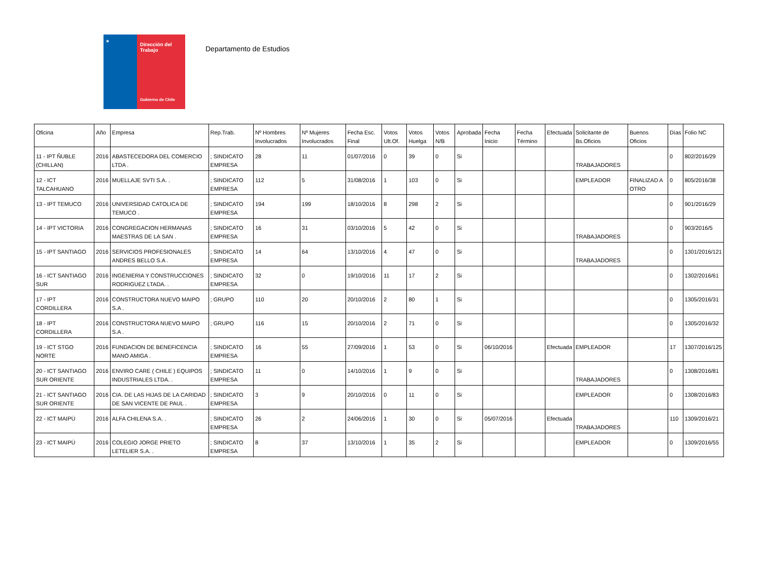★
Dirección del Trabajo
Gobierno de Chile
Departamento de Estudios
| Oficina | Año | Empresa | Rep.Trab. | Nº Hombres Involucrados | Nº Mujeres Involucrados | Fecha Esc. Final | Votos Ult.Of. | Votos Huelga | Votos N/B | Aprobada | Fecha Inicio | Fecha Término | Efectuada | Solicitante de Bs.Oficios | Buenos Oficios | Días | Folio NC |
| --- | --- | --- | --- | --- | --- | --- | --- | --- | --- | --- | --- | --- | --- | --- | --- | --- | --- |
| 11 - IPT ÑUBLE (CHILLAN) | 2016 | ABASTECEDORA DEL COMERCIO LTDA . | ; SINDICATO EMPRESA | 28 | 11 | 01/07/2016 | 0 | 39 | 0 | Si | | | | TRABAJADORES | | 0 | 802/2016/29 |
| 12 - ICT TALCAHUANO | 2016 | MUELLAJE SVTI S.A. . | ; SINDICATO EMPRESA | 112 | 5 | 31/08/2016 | 1 | 103 | 0 | Si | | | | EMPLEADOR | FINALIZAD A OTRO | 0 | 805/2016/38 |
| 13 - IPT TEMUCO | 2016 | UNIVERSIDAD CATOLICA DE TEMUCO . | ; SINDICATO EMPRESA | 194 | 199 | 18/10/2016 | 8 | 298 | 2 | Si | | | | | | 0 | 901/2016/29 |
| 14 - IPT VICTORIA | 2016 | CONGREGACION HERMANAS MAESTRAS DE LA SAN . | ; SINDICATO EMPRESA | 16 | 31 | 03/10/2016 | 5 | 42 | 0 | Si | | | | TRABAJADORES | | 0 | 903/2016/5 |
| 15 - IPT SANTIAGO | 2016 | SERVICIOS PROFESIONALES ANDRES BELLO S.A . | ; SINDICATO EMPRESA | 14 | 64 | 13/10/2016 | 4 | 47 | 0 | Si | | | | TRABAJADORES | | 0 | 1301/2016/121 |
| 16 - ICT SANTIAGO SUR | 2016 | INGENIERIA Y CONSTRUCCIONES RODRIGUEZ LTADA. . | ; SINDICATO EMPRESA | 32 | 0 | 19/10/2016 | 11 | 17 | 2 | Si | | | | | | 0 | 1302/2016/61 |
| 17 - IPT CORDILLERA | 2016 | CONSTRUCTORA NUEVO MAIPO S.A . | ; GRUPO | 110 | 20 | 20/10/2016 | 2 | 80 | 1 | Si | | | | | | 0 | 1305/2016/31 |
| 18 - IPT CORDILLERA | 2016 | CONSTRUCTORA NUEVO MAIPO S.A . | ; GRUPO | 116 | 15 | 20/10/2016 | 2 | 71 | 0 | Si | | | | | | 0 | 1305/2016/32 |
| 19 - ICT STGO NORTE | 2016 | FUNDACION DE BENEFICENCIA MANO AMIGA . | ; SINDICATO EMPRESA | 16 | 55 | 27/09/2016 | 1 | 53 | 0 | Si | 06/10/2016 | | Efectuada | EMPLEADOR | | 17 | 1307/2016/125 |
| 20 - ICT SANTIAGO SUR ORIENTE | 2016 | ENVIRO CARE ( CHILE ) EQUIPOS INDUSTRIALES LTDA. . | ; SINDICATO EMPRESA | 11 | 0 | 14/10/2016 | 1 | 9 | 0 | Si | | | | TRABAJADORES | | 0 | 1308/2016/81 |
| 21 - ICT SANTIAGO SUR ORIENTE | 2016 | CIA. DE LAS HIJAS DE LA CARIDAD DE SAN VICENTE DE PAUL . | ; SINDICATO EMPRESA | 3 | 9 | 20/10/2016 | 0 | 11 | 0 | Si | | | | EMPLEADOR | | 0 | 1308/2016/83 |
| 22 - ICT MAIPÚ | 2016 | ALFA CHILENA S.A. . | ; SINDICATO EMPRESA | 26 | 2 | 24/06/2016 | 1 | 30 | 0 | Si | 05/07/2016 | | Efectuada | TRABAJADORES | | 110 | 1309/2016/21 |
| 23 - ICT MAIPÚ | 2016 | COLEGIO JORGE PRIETO LETELIER S.A. . | ; SINDICATO EMPRESA | 8 | 37 | 13/10/2016 | 1 | 35 | 2 | Si | | | | EMPLEADOR | | 0 | 1309/2016/55 |